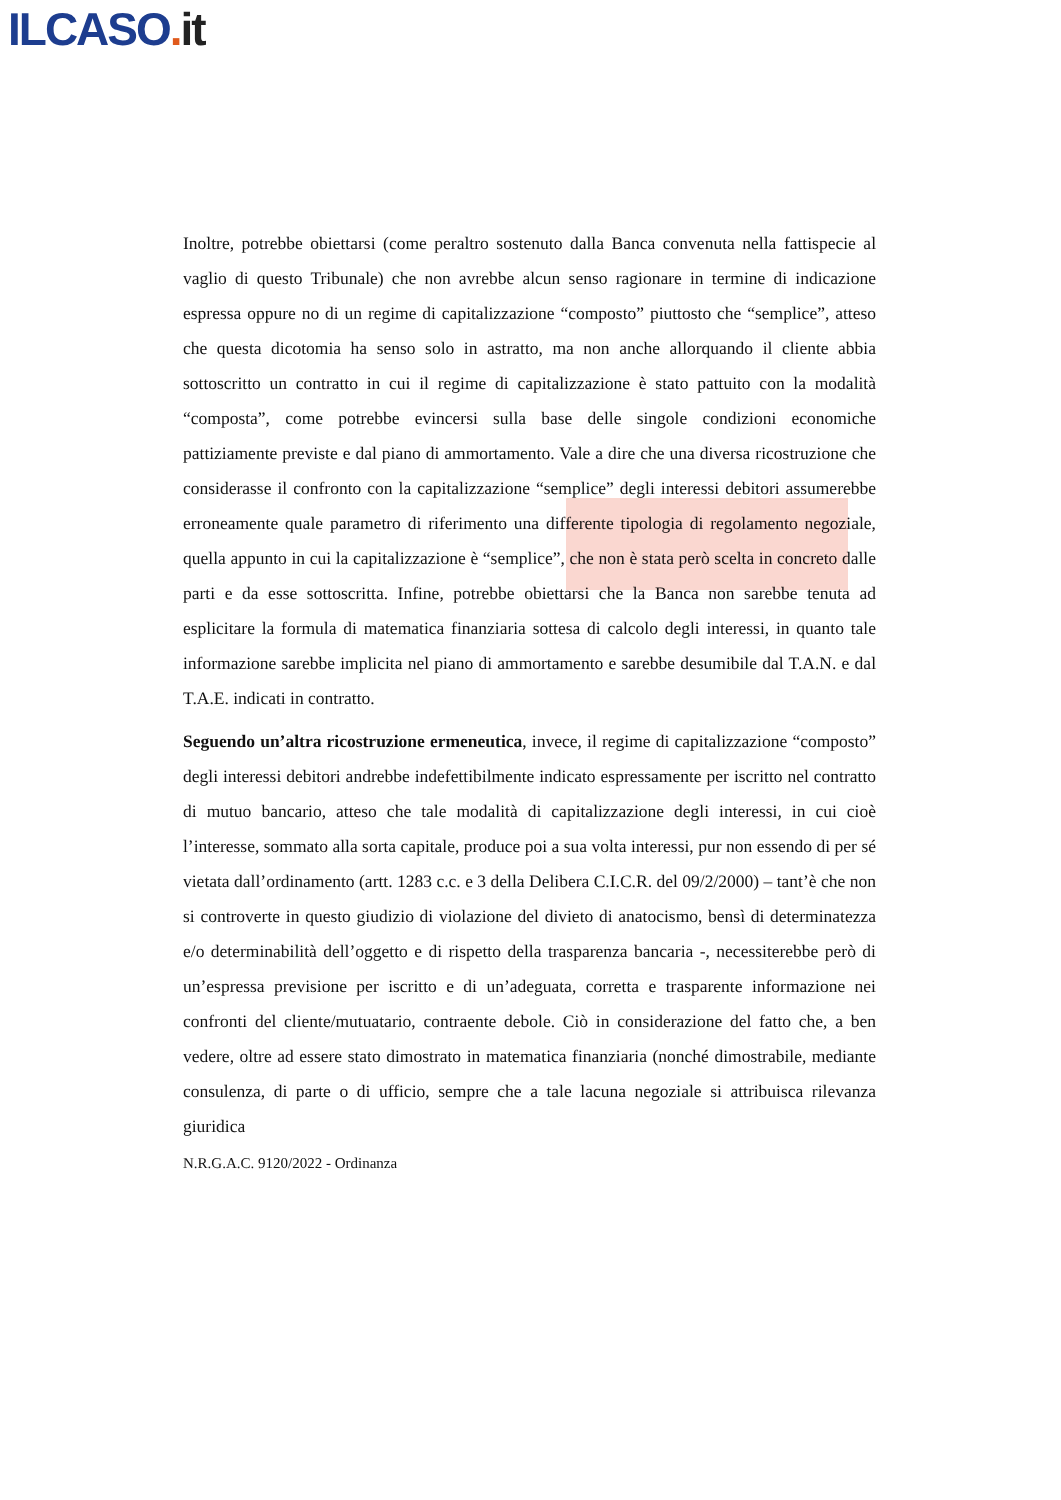ILCASO. it
Inoltre, potrebbe obiettarsi (come peraltro sostenuto dalla Banca convenuta nella fattispecie al vaglio di questo Tribunale) che non avrebbe alcun senso ragionare in termine di indicazione espressa oppure no di un regime di capitalizzazione “composto” piuttosto che “semplice”, atteso che questa dicotomia ha senso solo in astratto, ma non anche allorquando il cliente abbia sottoscritto un contratto in cui il regime di capitalizzazione è stato pattuito con la modalità “composta”, come potrebbe evincersi sulla base delle singole condizioni economiche pattiziamente previste e dal piano di ammortamento. Vale a dire che una diversa ricostruzione che considerasse il confronto con la capitalizzazione “semplice” degli interessi debitori assumerebbe erroneamente quale parametro di riferimento una differente tipologia di regolamento negoziale, quella appunto in cui la capitalizzazione è “semplice”, che non è stata però scelta in concreto dalle parti e da esse sottoscritta. Infine, potrebbe obiettarsi che la Banca non sarebbe tenuta ad esplicitare la formula di matematica finanziaria sottesa di calcolo degli interessi, in quanto tale informazione sarebbe implicita nel piano di ammortamento e sarebbe desumibile dal T.A.N. e dal T.A.E. indicati in contratto.
Seguendo un’altra ricostruzione ermeneutica, invece, il regime di capitalizzazione “composto” degli interessi debitori andrebbe indefettibilmente indicato espressamente per iscritto nel contratto di mutuo bancario, atteso che tale modalità di capitalizzazione degli interessi, in cui cioè l’interesse, sommato alla sorta capitale, produce poi a sua volta interessi, pur non essendo di per sé vietata dall’ordinamento (artt. 1283 c.c. e 3 della Delibera C.I.C.R. del 09/2/2000) – tant’è che non si controverte in questo giudizio di violazione del divieto di anatocismo, bensì di determinatezza e/o determinabilità dell’oggetto e di rispetto della trasparenza bancaria -, necessiterebbe però di un’espressa previsione per iscritto e di un’adeguata, corretta e trasparente informazione nei confronti del cliente/mutuatario, contraente debole. Ciò in considerazione del fatto che, a ben vedere, oltre ad essere stato dimostrato in matematica finanziaria (nonché dimostrabile, mediante consulenza, di parte o di ufficio, sempre che a tale lacuna negoziale si attribuisca rilevanza giuridica
N.R.G.A.C. 9120/2022 - Ordinanza